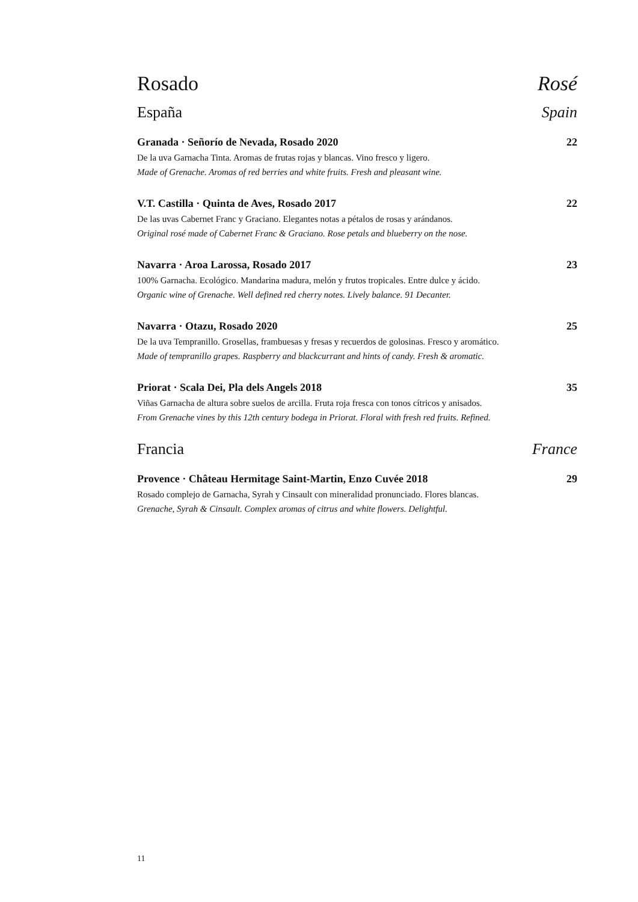Rosado Rosé
España Spain
Granada · Señorío de Nevada, Rosado 2020 22
De la uva Garnacha Tinta. Aromas de frutas rojas y blancas. Vino fresco y ligero.
Made of Grenache. Aromas of red berries and white fruits. Fresh and pleasant wine.
V.T. Castilla · Quinta de Aves, Rosado 2017 22
De las uvas Cabernet Franc y Graciano. Elegantes notas a pétalos de rosas y arándanos.
Original rosé made of Cabernet Franc & Graciano. Rose petals and blueberry on the nose.
Navarra · Aroa Larossa, Rosado 2017 23
100% Garnacha. Ecológico. Mandarina madura, melón y frutos tropicales. Entre dulce y ácido.
Organic wine of Grenache. Well defined red cherry notes. Lively balance. 91 Decanter.
Navarra · Otazu, Rosado 2020 25
De la uva Tempranillo. Grosellas, frambuesas y fresas y recuerdos de golosinas. Fresco y aromático.
Made of tempranillo grapes. Raspberry and blackcurrant and hints of candy. Fresh & aromatic.
Priorat · Scala Dei, Pla dels Angels 2018 35
Viñas Garnacha de altura sobre suelos de arcilla. Fruta roja fresca con tonos cítricos y anisados.
From Grenache vines by this 12th century bodega in Priorat. Floral with fresh red fruits. Refined.
Francia France
Provence · Château Hermitage Saint-Martin, Enzo Cuvée 2018 29
Rosado complejo de Garnacha, Syrah y Cinsault con mineralidad pronunciado. Flores blancas.
Grenache, Syrah & Cinsault. Complex aromas of citrus and white flowers. Delightful.
11